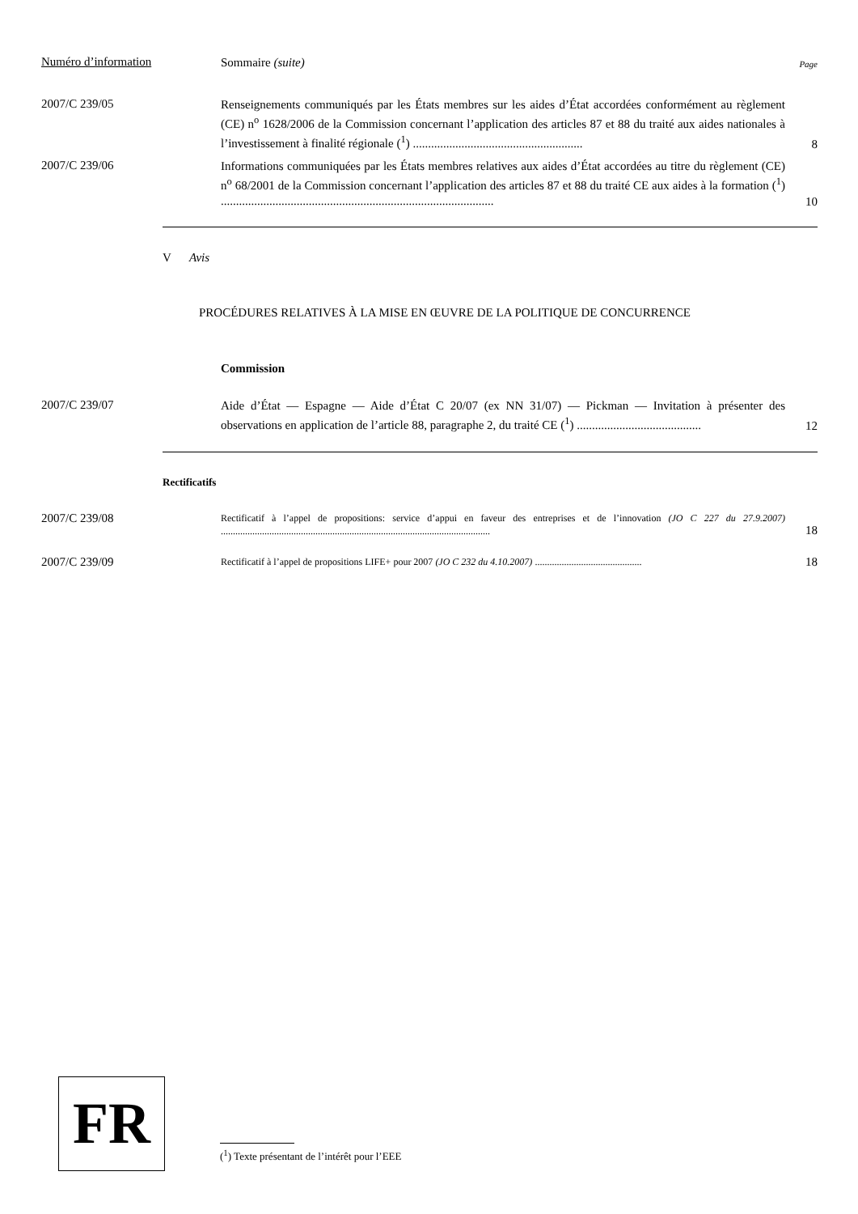Numéro d’information
Sommaire (suite)
Page
2007/C 239/05
Renseignements communiqués par les États membres sur les aides d’État accordées conformément au règlement (CE) n<sup>o</sup> 1628/2006 de la Commission concernant l’application des articles 87 et 88 du traité aux aides nationales à l’investissement à finalité régionale (<sup>1</sup>) ........................................................
8
2007/C 239/06
Informations communiquées par les États membres relatives aux aides d’État accordées au titre du règlement (CE) n<sup>o</sup> 68/2001 de la Commission concernant l’application des articles 87 et 88 du traité CE aux aides à la formation (<sup>1</sup>) ..........................................................................................
10
V Avis
PROCÉDURES RELATIVES À LA MISE EN ŒUVRE DE LA POLITIQUE DE CONCURRENCE
Commission
2007/C 239/07
Aide d’État — Espagne — Aide d’État C 20/07 (ex NN 31/07) — Pickman — Invitation à présenter des observations en application de l’article 88, paragraphe 2, du traité CE (<sup>1</sup>) .........................................
12
Rectificatifs
2007/C 239/08
Rectificatif à l’appel de propositions: service d’appui en faveur des entreprises et de l’innovation (JO C 227 du 27.9.2007) ...............................................................................................................
18
2007/C 239/09
Rectificatif à l’appel de propositions LIFE+ pour 2007 (JO C 232 du 4.10.2007) ............................................
18
FR
(<sup>1</sup>) Texte présentant de l’intérêt pour l’EEE